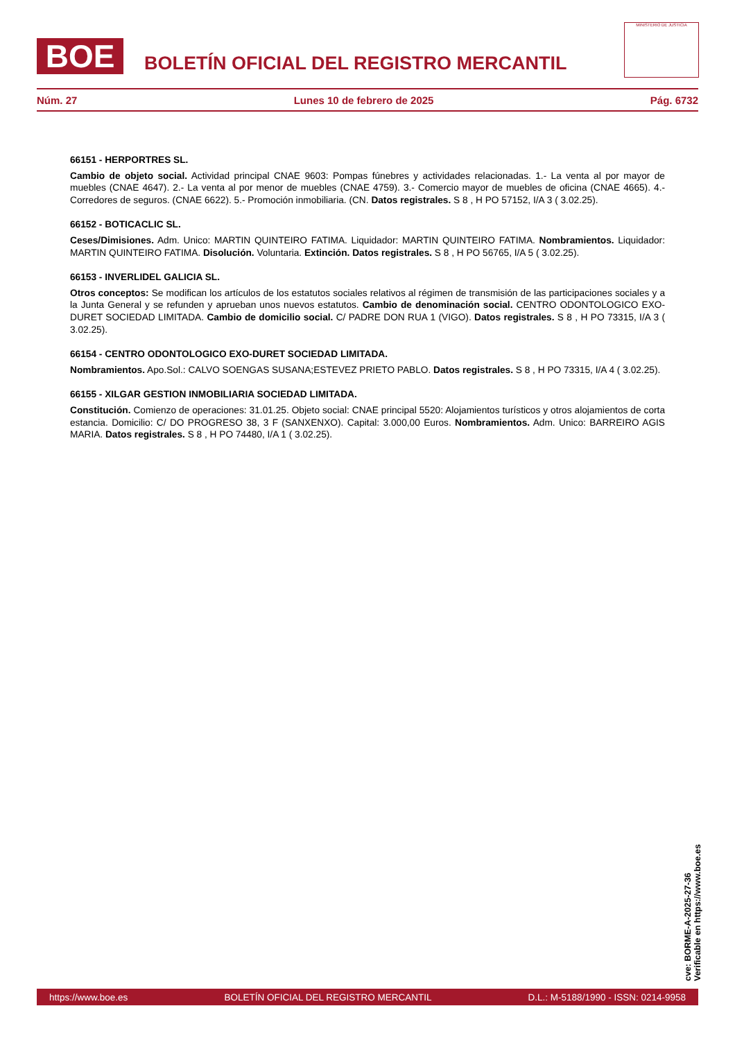BOE
BOLETÍN OFICIAL DEL REGISTRO MERCANTIL
MINISTERIO DE JUSTICIA
Núm. 27 Lunes 10 de febrero de 2025 Pág. 6732
66151 - HERPORTRES SL.
Cambio de objeto social. Actividad principal CNAE 9603: Pompas fúnebres y actividades relacionadas. 1.- La venta al por mayor de muebles (CNAE 4647). 2.- La venta al por menor de muebles (CNAE 4759). 3.- Comercio mayor de muebles de oficina (CNAE 4665). 4.- Corredores de seguros. (CNAE 6622). 5.- Promoción inmobiliaria. (CN. Datos registrales. S 8 , H PO 57152, I/A 3 ( 3.02.25).
66152 - BOTICACLIC SL.
Ceses/Dimisiones. Adm. Unico: MARTIN QUINTEIRO FATIMA. Liquidador: MARTIN QUINTEIRO FATIMA. Nombramientos. Liquidador: MARTIN QUINTEIRO FATIMA. Disolución. Voluntaria. Extinción. Datos registrales. S 8 , H PO 56765, I/A 5 ( 3.02.25).
66153 - INVERLIDEL GALICIA SL.
Otros conceptos: Se modifican los artículos de los estatutos sociales relativos al régimen de transmisión de las participaciones sociales y a la Junta General y se refunden y aprueban unos nuevos estatutos. Cambio de denominación social. CENTRO ODONTOLOGICO EXO-DURET SOCIEDAD LIMITADA. Cambio de domicilio social. C/ PADRE DON RUA 1 (VIGO). Datos registrales. S 8 , H PO 73315, I/A 3 ( 3.02.25).
66154 - CENTRO ODONTOLOGICO EXO-DURET SOCIEDAD LIMITADA.
Nombramientos. Apo.Sol.: CALVO SOENGAS SUSANA;ESTEVEZ PRIETO PABLO. Datos registrales. S 8 , H PO 73315, I/A 4 ( 3.02.25).
66155 - XILGAR GESTION INMOBILIARIA SOCIEDAD LIMITADA.
Constitución. Comienzo de operaciones: 31.01.25. Objeto social: CNAE principal 5520: Alojamientos turísticos y otros alojamientos de corta estancia. Domicilio: C/ DO PROGRESO 38, 3 F (SANXENXO). Capital: 3.000,00 Euros. Nombramientos. Adm. Unico: BARREIRO AGIS MARIA. Datos registrales. S 8 , H PO 74480, I/A 1 ( 3.02.25).
cve: BORME-A-2025-27-36
Verificable en https://www.boe.es
https://www.boe.es BOLETÍN OFICIAL DEL REGISTRO MERCANTIL D.L.: M-5188/1990 - ISSN: 0214-9958